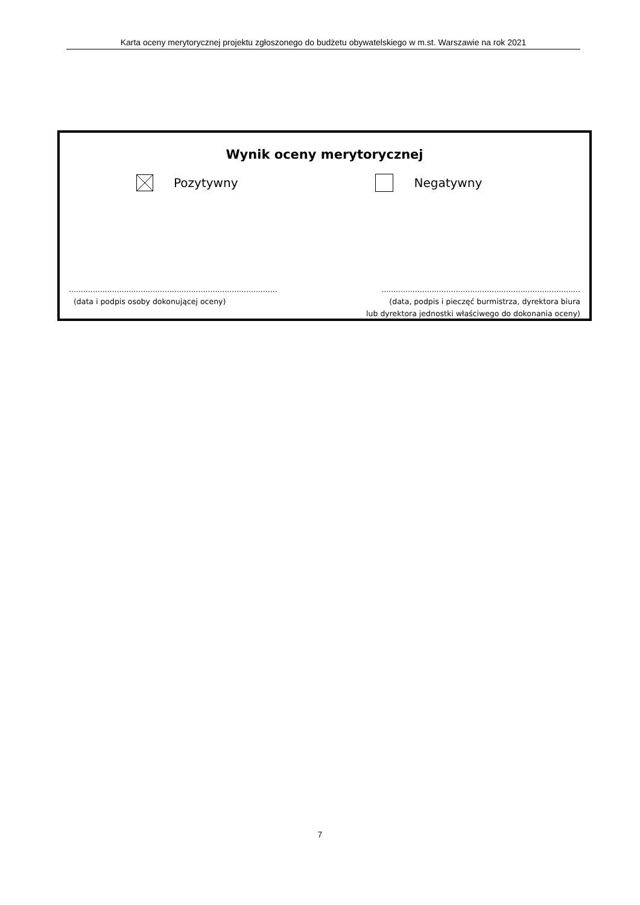Karta oceny merytorycznej projektu zgłoszonego do budżetu obywatelskiego w m.st. Warszawie na rok 2021
Wynik oceny merytorycznej
Pozytywny Negatywny
.......................................................................................
(data i podpis osoby dokonującej oceny)
...................................................................................
(data, podpis i pieczęć burmistrza, dyrektora biura
lub dyrektora jednostki właściwego do dokonania oceny)
7